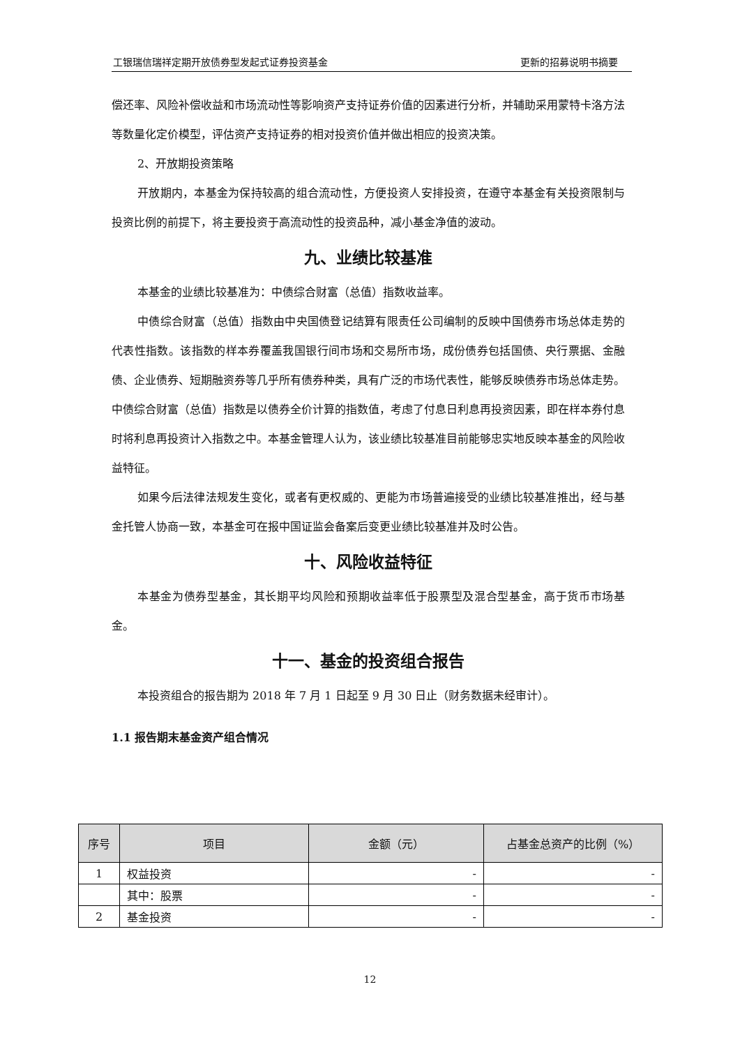工银瑞信瑞祥定期开放债券型发起式证券投资基金 更新的招募说明书摘要
偿还率、风险补偿收益和市场流动性等影响资产支持证券价值的因素进行分析，并辅助采用蒙特卡洛方法等数量化定价模型，评估资产支持证券的相对投资价值并做出相应的投资决策。
2、开放期投资策略
开放期内，本基金为保持较高的组合流动性，方便投资人安排投资，在遵守本基金有关投资限制与投资比例的前提下，将主要投资于高流动性的投资品种，减小基金净值的波动。
九、业绩比较基准
本基金的业绩比较基准为：中债综合财富（总值）指数收益率。
中债综合财富（总值）指数由中央国债登记结算有限责任公司编制的反映中国债券市场总体走势的代表性指数。该指数的样本券覆盖我国银行间市场和交易所市场，成份债券包括国债、央行票据、金融债、企业债券、短期融资券等几乎所有债券种类，具有广泛的市场代表性，能够反映债券市场总体走势。中债综合财富（总值）指数是以债券全价计算的指数值，考虑了付息日利息再投资因素，即在样本券付息时将利息再投资计入指数之中。本基金管理人认为，该业绩比较基准目前能够忠实地反映本基金的风险收益特征。
如果今后法律法规发生变化，或者有更权威的、更能为市场普遍接受的业绩比较基准推出，经与基金托管人协商一致，本基金可在报中国证监会备案后变更业绩比较基准并及时公告。
十、风险收益特征
本基金为债券型基金，其长期平均风险和预期收益率低于股票型及混合型基金，高于货币市场基金。
十一、基金的投资组合报告
本投资组合的报告期为 2018 年 7 月 1 日起至 9 月 30 日止（财务数据未经审计）。
1.1 报告期末基金资产组合情况
| 序号 | 项目 | 金额（元） | 占基金总资产的比例（%） |
| --- | --- | --- | --- |
| 1 | 权益投资 | - | - |
| | 其中：股票 | - | - |
| 2 | 基金投资 | - | - |
12